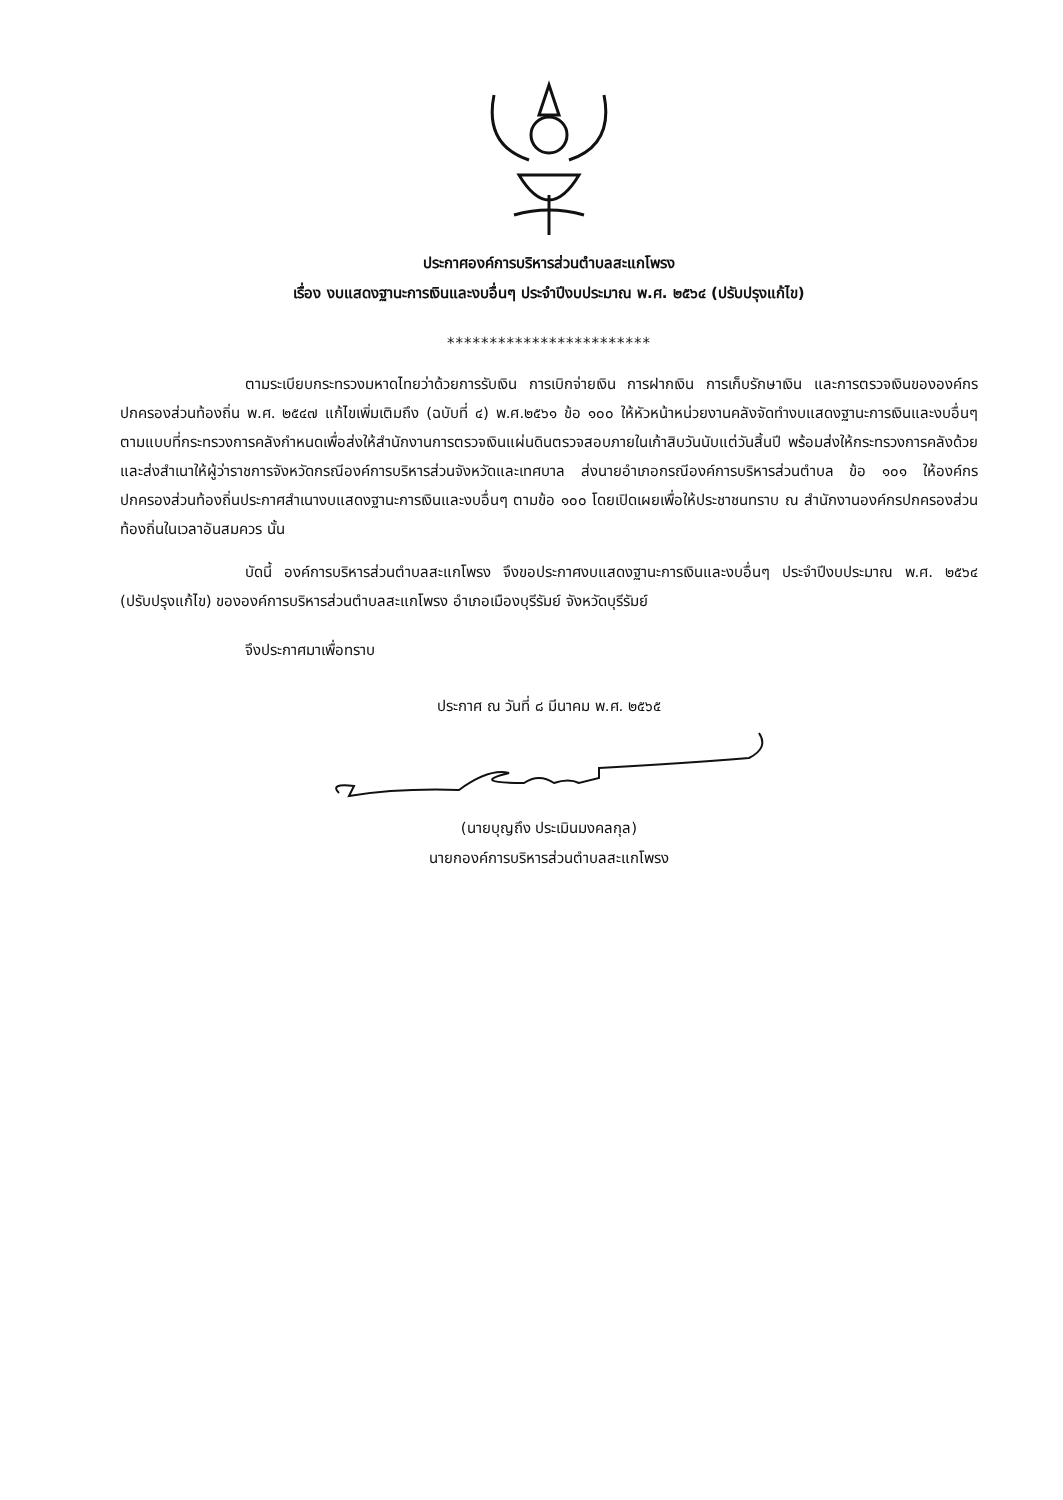ประกาศองค์การบริหารส่วนตำบลสะแกโพรง
เรื่อง งบแสดงฐานะการเงินและงบอื่นๆ ประจำปีงบประมาณ พ.ศ. ๒๕๖๔ (ปรับปรุงแก้ไข)
************************
ตามระเบียบกระทรวงมหาดไทยว่าด้วยการรับเงิน การเบิกจ่ายเงิน การฝากเงิน การเก็บรักษาเงิน และการตรวจเงินขององค์กรปกครองส่วนท้องถิ่น พ.ศ. ๒๕๔๗ แก้ไขเพิ่มเติมถึง (ฉบับที่ ๔) พ.ศ.๒๕๖๑ ข้อ ๑๐๐ ให้หัวหน้าหน่วยงานคลังจัดทำงบแสดงฐานะการเงินและงบอื่นๆ ตามแบบที่กระทรวงการคลังกำหนดเพื่อส่งให้สำนักงานการตรวจเงินแผ่นดินตรวจสอบภายในเก้าสิบวันนับแต่วันสิ้นปี พร้อมส่งให้กระทรวงการคลังด้วย และส่งสำเนาให้ผู้ว่าราชการจังหวัดกรณีองค์การบริหารส่วนจังหวัดและเทศบาล ส่งนายอำเภอกรณีองค์การบริหารส่วนตำบล ข้อ ๑๐๑ ให้องค์กรปกครองส่วนท้องถิ่นประกาศสำเนางบแสดงฐานะการเงินและงบอื่นๆ ตามข้อ ๑๐๐ โดยเปิดเผยเพื่อให้ประชาชนทราบ ณ สำนักงานองค์กรปกครองส่วนท้องถิ่นในเวลาอันสมควร นั้น
บัดนี้ องค์การบริหารส่วนตำบลสะแกโพรง จึงขอประกาศงบแสดงฐานะการเงินและงบอื่นๆ ประจำปีงบประมาณ พ.ศ. ๒๕๖๔ (ปรับปรุงแก้ไข) ขององค์การบริหารส่วนตำบลสะแกโพรง อำเภอเมืองบุรีรัมย์ จังหวัดบุรีรัมย์
จึงประกาศมาเพื่อทราบ
ประกาศ ณ วันที่ ๘ มีนาคม พ.ศ. ๒๕๖๕
(นายบุญถึง ประเมินมงคลกุล)
นายกองค์การบริหารส่วนตำบลสะแกโพรง